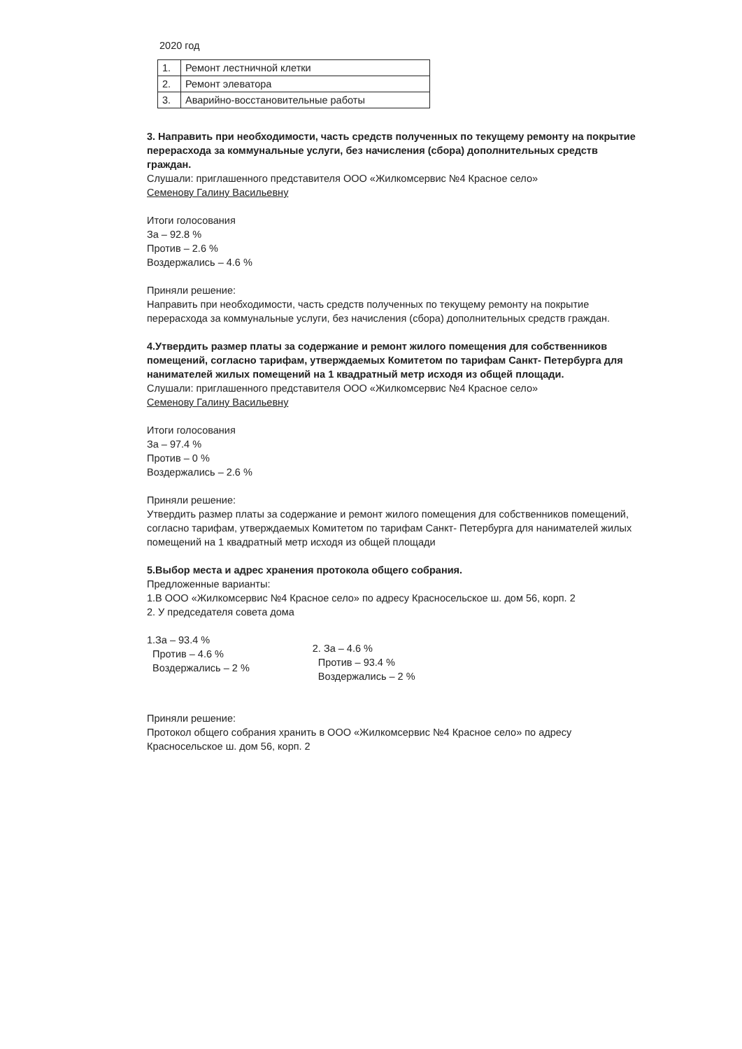2020 год
| 1. | Ремонт лестничной клетки |
| 2. | Ремонт элеватора |
| 3. | Аварийно-восстановительные работы |
3. Направить при необходимости, часть средств полученных по текущему ремонту на покрытие перерасхода за коммунальные услуги, без начисления (сбора) дополнительных средств граждан.
Слушали: приглашенного представителя ООО «Жилкомсервис №4 Красное село»
Семенову Галину Васильевну
Итоги голосования
За – 92.8 %
Против – 2.6 %
Воздержались – 4.6 %
Приняли решение:
Направить при необходимости, часть средств полученных по текущему ремонту на покрытие перерасхода за коммунальные услуги, без начисления (сбора) дополнительных средств граждан.
4.Утвердить размер платы за содержание и ремонт жилого помещения для собственников помещений, согласно тарифам, утверждаемых Комитетом по тарифам Санкт- Петербурга для нанимателей жилых помещений на 1 квадратный метр исходя из общей площади.
Слушали: приглашенного представителя ООО «Жилкомсервис №4 Красное село»
Семенову Галину Васильевну
Итоги голосования
За – 97.4 %
Против – 0 %
Воздержались – 2.6 %
Приняли решение:
Утвердить размер платы за содержание и ремонт жилого помещения для собственников помещений, согласно тарифам, утверждаемых Комитетом по тарифам Санкт- Петербурга для нанимателей жилых помещений на 1 квадратный метр исходя из общей площади
5.Выбор места и адрес хранения протокола общего собрания.
Предложенные варианты:
1.В ООО «Жилкомсервис №4 Красное село» по адресу Красносельское ш. дом 56, корп. 2
2. У председателя совета дома
1.За – 93.4 %
Против – 4.6 %
Воздержались – 2 %
2. За – 4.6 %
Против – 93.4 %
Воздержались – 2 %
Приняли решение:
Протокол общего собрания хранить в ООО «Жилкомсервис №4 Красное село» по адресу Красносельское ш. дом 56, корп. 2